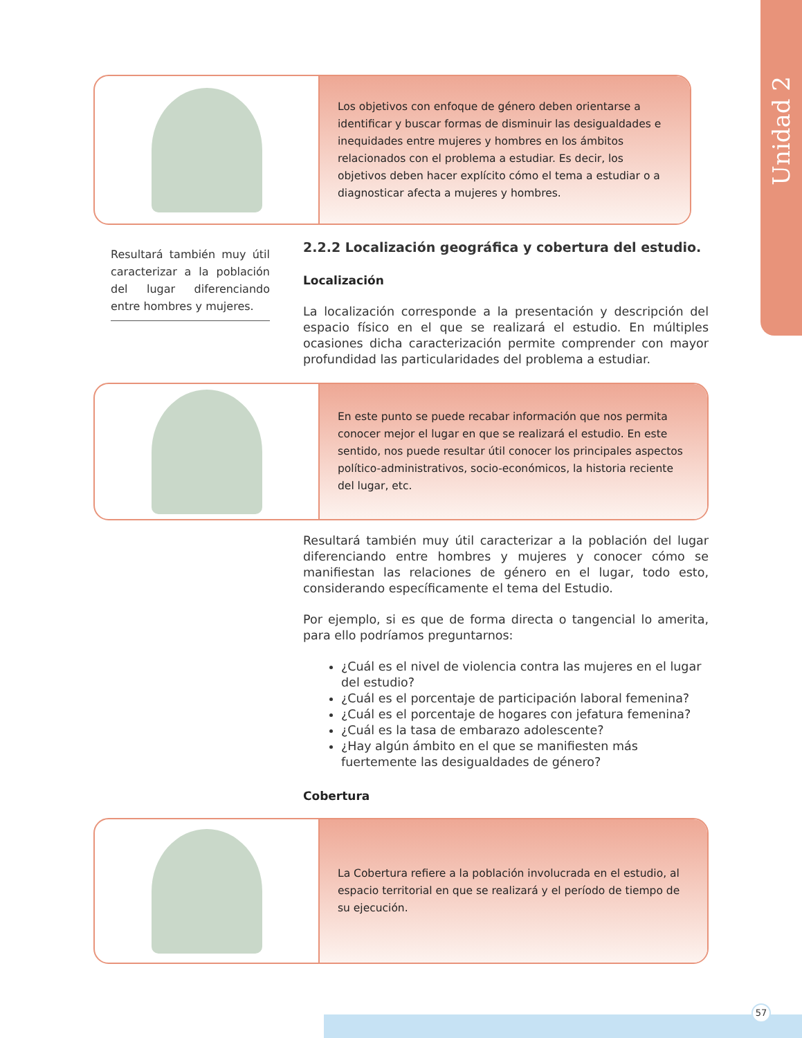Unidad 2
Los objetivos con enfoque de género deben orientarse a identificar y buscar formas de disminuir las desigualdades e inequidades entre mujeres y hombres en los ámbitos relacionados con el problema a estudiar. Es decir, los objetivos deben hacer explícito cómo el tema a estudiar o a diagnosticar afecta a mujeres y hombres.
Resultará también muy útil caracterizar a la población del lugar diferenciando entre hombres y mujeres.
2.2.2 Localización geográfica y cobertura del estudio.
Localización
La localización corresponde a la presentación y descripción del espacio físico en el que se realizará el estudio. En múltiples ocasiones dicha caracterización permite comprender con mayor profundidad las particularidades del problema a estudiar.
En este punto se puede recabar información que nos permita conocer mejor el lugar en que se realizará el estudio. En este sentido, nos puede resultar útil conocer los principales aspectos político-administrativos, socio-económicos, la historia reciente del lugar, etc.
Resultará también muy útil caracterizar a la población del lugar diferenciando entre hombres y mujeres y conocer cómo se manifiestan las relaciones de género en el lugar, todo esto, considerando específicamente el tema del Estudio.
Por ejemplo, si es que de forma directa o tangencial lo amerita, para ello podríamos preguntarnos:
¿Cuál es el nivel de violencia contra las mujeres en el lugar del estudio?
¿Cuál es el porcentaje de participación laboral femenina?
¿Cuál es el porcentaje de hogares con jefatura femenina?
¿Cuál es la tasa de embarazo adolescente?
¿Hay algún ámbito en el que se manifiesten más fuertemente las desigualdades de género?
Cobertura
La Cobertura refiere a la población involucrada en el estudio, al espacio territorial en que se realizará y el período de tiempo de su ejecución.
57